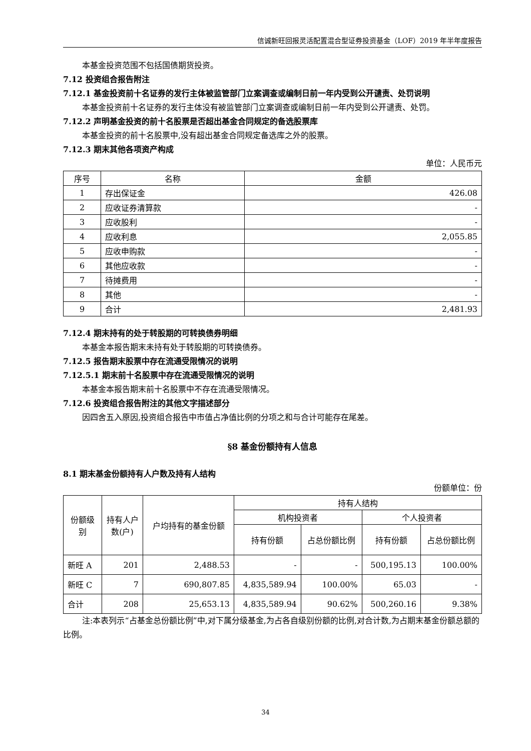信诚新旺回报灵活配置混合型证券投资基金（LOF）2019 年半年度报告
本基金投资范围不包括国债期货投资。
7.12 投资组合报告附注
7.12.1 基金投资前十名证券的发行主体被监管部门立案调查或编制日前一年内受到公开谴责、处罚说明
本基金投资前十名证券的发行主体没有被监管部门立案调查或编制日前一年内受到公开谴责、处罚。
7.12.2 声明基金投资的前十名股票是否超出基金合同规定的备选股票库
本基金投资的前十名股票中,没有超出基金合同规定备选库之外的股票。
7.12.3 期末其他各项资产构成
单位：人民币元
| 序号 | 名称 | 金额 |
| --- | --- | --- |
| 1 | 存出保证金 | 426.08 |
| 2 | 应收证券清算款 | - |
| 3 | 应收股利 | - |
| 4 | 应收利息 | 2,055.85 |
| 5 | 应收申购款 | - |
| 6 | 其他应收款 | - |
| 7 | 待摊费用 | - |
| 8 | 其他 | - |
| 9 | 合计 | 2,481.93 |
7.12.4 期末持有的处于转股期的可转换债券明细
本基金本报告期末未持有处于转股期的可转换债券。
7.12.5 报告期末股票中存在流通受限情况的说明
7.12.5.1 期末前十名股票中存在流通受限情况的说明
本基金本报告期末前十名股票中不存在流通受限情况。
7.12.6 投资组合报告附注的其他文字描述部分
因四舍五入原因,投资组合报告中市值占净值比例的分项之和与合计可能存在尾差。
§8 基金份额持有人信息
8.1 期末基金份额持有人户数及持有人结构
份额单位：份
| 份额级别 | 持有人户数(户) | 户均持有的基金份额 | 持有人结构 | | | |
| --- | --- | --- | --- | --- | --- | --- |
| | | | 机构投资者 | | 个人投资者 | |
| | | | 持有份额 | 占总份额比例 | 持有份额 | 占总份额比例 |
| 新旺 A | 201 | 2,488.53 | - | - | 500,195.13 | 100.00% |
| 新旺 C | 7 | 690,807.85 | 4,835,589.94 | 100.00% | 65.03 | - |
| 合计 | 208 | 25,653.13 | 4,835,589.94 | 90.62% | 500,260.16 | 9.38% |
注:本表列示“占基金总份额比例”中,对下属分级基金,为占各自级别份额的比例,对合计数,为占期末基金份额总额的比例。
34